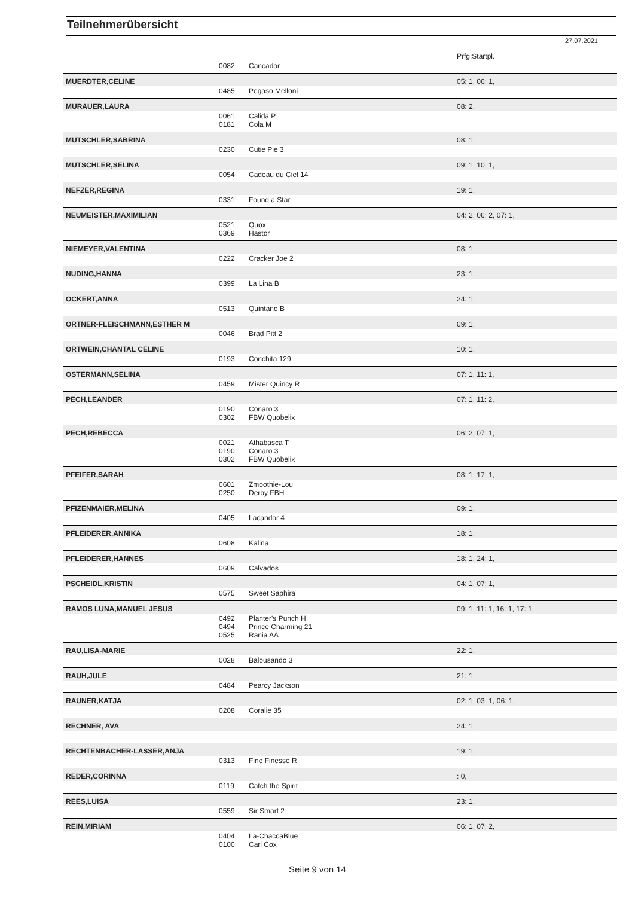Teilnehmerübersicht
27.07.2021
| | | | Prfg:Startpl. |
| | 0082 | Cancador | |
| MUERDTER,CELINE | | | 05: 1, 06: 1, |
| | 0485 | Pegaso Melloni | |
| MURAUER,LAURA | | | 08: 2, |
| | 0061 0181 | Calida P Cola M | |
| MUTSCHLER,SABRINA | | | 08: 1, |
| | 0230 | Cutie Pie 3 | |
| MUTSCHLER,SELINA | | | 09: 1, 10: 1, |
| | 0054 | Cadeau du Ciel 14 | |
| NEFZER,REGINA | | | 19: 1, |
| | 0331 | Found a Star | |
| NEUMEISTER,MAXIMILIAN | | | 04: 2, 06: 2, 07: 1, |
| | 0521 0369 | Quox Hastor | |
| NIEMEYER,VALENTINA | | | 08: 1, |
| | 0222 | Cracker Joe 2 | |
| NUDING,HANNA | | | 23: 1, |
| | 0399 | La Lina B | |
| OCKERT,ANNA | | | 24: 1, |
| | 0513 | Quintano B | |
| ORTNER-FLEISCHMANN,ESTHER M | | | 09: 1, |
| | 0046 | Brad Pitt 2 | |
| ORTWEIN,CHANTAL CELINE | | | 10: 1, |
| | 0193 | Conchita 129 | |
| OSTERMANN,SELINA | | | 07: 1, 11: 1, |
| | 0459 | Mister Quincy R | |
| PECH,LEANDER | | | 07: 1, 11: 2, |
| | 0190 0302 | Conaro 3 FBW Quobelix | |
| PECH,REBECCA | | | 06: 2, 07: 1, |
| | 0021 0190 0302 | Athabasca T Conaro 3 FBW Quobelix | |
| PFEIFER,SARAH | | | 08: 1, 17: 1, |
| | 0601 0250 | Zmoothie-Lou Derby FBH | |
| PFIZENMAIER,MELINA | | | 09: 1, |
| | 0405 | Lacandor 4 | |
| PFLEIDERER,ANNIKA | | | 18: 1, |
| | 0608 | Kalina | |
| PFLEIDERER,HANNES | | | 18: 1, 24: 1, |
| | 0609 | Calvados | |
| PSCHEIDL,KRISTIN | | | 04: 1, 07: 1, |
| | 0575 | Sweet Saphira | |
| RAMOS LUNA,MANUEL JESUS | | | 09: 1, 11: 1, 16: 1, 17: 1, |
| | 0492 0494 0525 | Planter's Punch H Prince Charming 21 Rania AA | |
| RAU,LISA-MARIE | | | 22: 1, |
| | 0028 | Balousando 3 | |
| RAUH,JULE | | | 21: 1, |
| | 0484 | Pearcy Jackson | |
| RAUNER,KATJA | | | 02: 1, 03: 1, 06: 1, |
| | 0208 | Coralie 35 | |
| RECHNER, AVA | | | 24: 1, |
| RECHTENBACHER-LASSER,ANJA | | | 19: 1, |
| | 0313 | Fine Finesse R | |
| REDER,CORINNA | | | : 0, |
| | 0119 | Catch the Spirit | |
| REES,LUISA | | | 23: 1, |
| | 0559 | Sir Smart 2 | |
| REIN,MIRIAM | | | 06: 1, 07: 2, |
| | 0404 0100 | La-ChaccaBlue Carl Cox | |
Seite 9 von 14